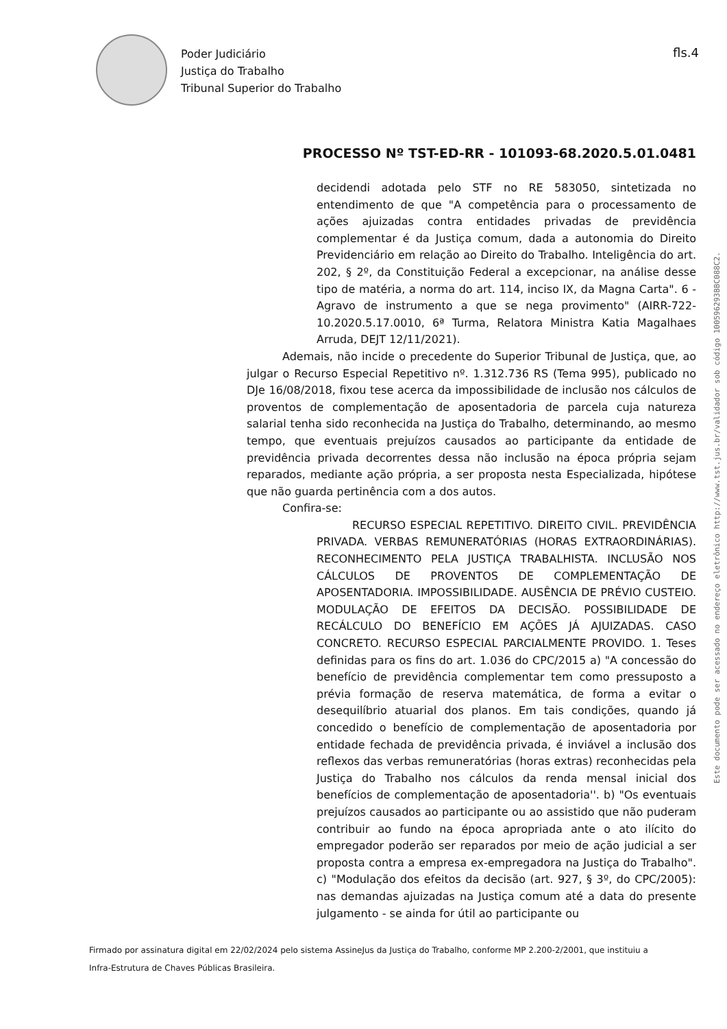Poder Judiciário
Justiça do Trabalho
Tribunal Superior do Trabalho
fls.4
PROCESSO Nº TST-ED-RR - 101093-68.2020.5.01.0481
decidendi adotada pelo STF no RE 583050, sintetizada no entendimento de que "A competência para o processamento de ações ajuizadas contra entidades privadas de previdência complementar é da Justiça comum, dada a autonomia do Direito Previdenciário em relação ao Direito do Trabalho. Inteligência do art. 202, § 2º, da Constituição Federal a excepcionar, na análise desse tipo de matéria, a norma do art. 114, inciso IX, da Magna Carta". 6 - Agravo de instrumento a que se nega provimento" (AIRR-722-10.2020.5.17.0010, 6ª Turma, Relatora Ministra Katia Magalhaes Arruda, DEJT 12/11/2021).
Ademais, não incide o precedente do Superior Tribunal de Justiça, que, ao julgar o Recurso Especial Repetitivo nº. 1.312.736 RS (Tema 995), publicado no DJe 16/08/2018, fixou tese acerca da impossibilidade de inclusão nos cálculos de proventos de complementação de aposentadoria de parcela cuja natureza salarial tenha sido reconhecida na Justiça do Trabalho, determinando, ao mesmo tempo, que eventuais prejuízos causados ao participante da entidade de previdência privada decorrentes dessa não inclusão na época própria sejam reparados, mediante ação própria, a ser proposta nesta Especializada, hipótese que não guarda pertinência com a dos autos.
Confira-se:
RECURSO ESPECIAL REPETITIVO. DIREITO CIVIL. PREVIDÊNCIA PRIVADA. VERBAS REMUNERATÓRIAS (HORAS EXTRAORDINÁRIAS). RECONHECIMENTO PELA JUSTIÇA TRABALHISTA. INCLUSÃO NOS CÁLCULOS DE PROVENTOS DE COMPLEMENTAÇÃO DE APOSENTADORIA. IMPOSSIBILIDADE. AUSÊNCIA DE PRÉVIO CUSTEIO. MODULAÇÃO DE EFEITOS DA DECISÃO. POSSIBILIDADE DE RECÁLCULO DO BENEFÍCIO EM AÇÕES JÁ AJUIZADAS. CASO CONCRETO. RECURSO ESPECIAL PARCIALMENTE PROVIDO. 1. Teses definidas para os fins do art. 1.036 do CPC/2015 a) "A concessão do benefício de previdência complementar tem como pressuposto a prévia formação de reserva matemática, de forma a evitar o desequilíbrio atuarial dos planos. Em tais condições, quando já concedido o benefício de complementação de aposentadoria por entidade fechada de previdência privada, é inviável a inclusão dos reflexos das verbas remuneratórias (horas extras) reconhecidas pela Justiça do Trabalho nos cálculos da renda mensal inicial dos benefícios de complementação de aposentadoria''. b) "Os eventuais prejuízos causados ao participante ou ao assistido que não puderam contribuir ao fundo na época apropriada ante o ato ilícito do empregador poderão ser reparados por meio de ação judicial a ser proposta contra a empresa ex-empregadora na Justiça do Trabalho". c) "Modulação dos efeitos da decisão (art. 927, § 3º, do CPC/2005): nas demandas ajuizadas na Justiça comum até a data do presente julgamento - se ainda for útil ao participante ou
Este documento pode ser acessado no endereço eletrônico http://www.tst.jus.br/validador sob código 100596293BBC088C2.
Firmado por assinatura digital em 22/02/2024 pelo sistema AssineJus da Justiça do Trabalho, conforme MP 2.200-2/2001, que instituiu a Infra-Estrutura de Chaves Públicas Brasileira.